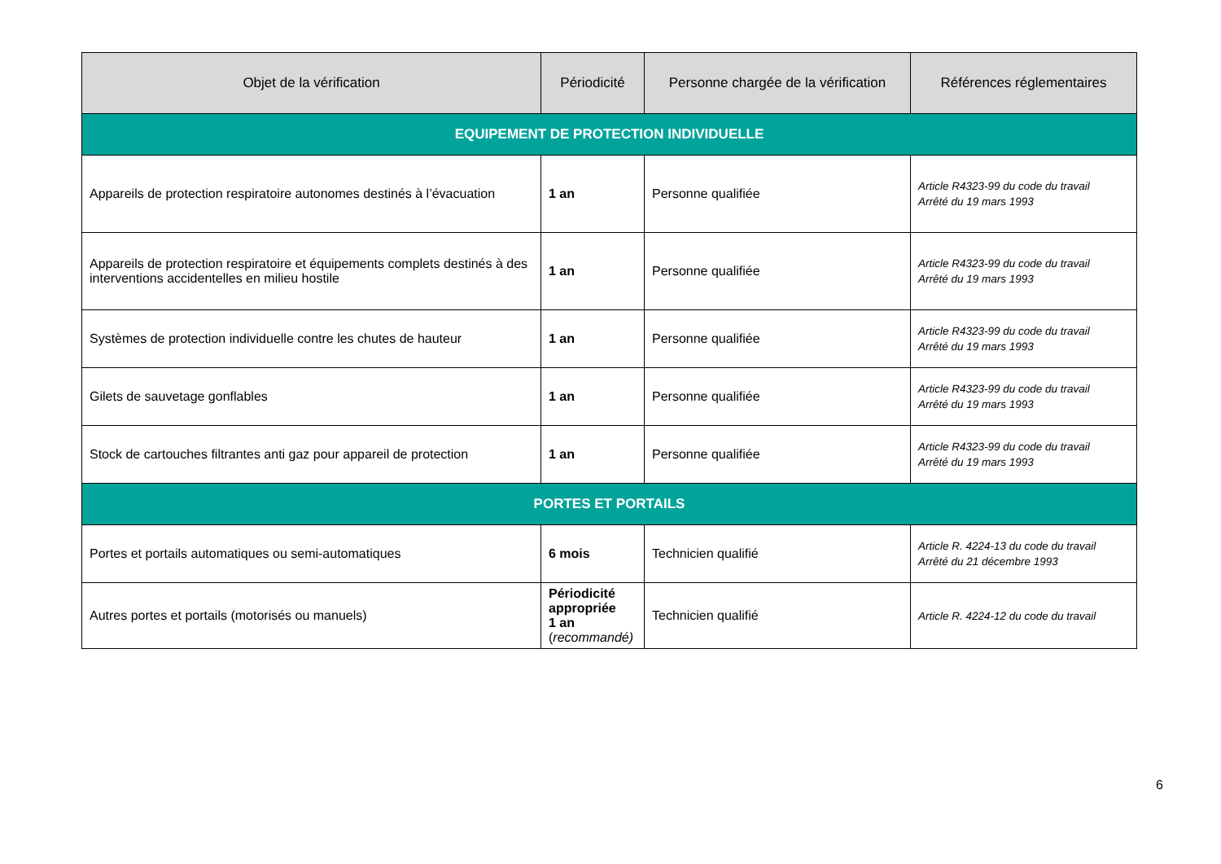| Objet de la vérification | Périodicité | Personne chargée de la vérification | Références réglementaires |
| --- | --- | --- | --- |
| EQUIPEMENT DE PROTECTION INDIVIDUELLE | | | |
| Appareils de protection respiratoire autonomes destinés à l’évacuation | 1 an | Personne qualifiée | Article R4323-99 du code du travail Arrêté du 19 mars 1993 |
| Appareils de protection respiratoire et équipements complets destinés à des interventions accidentelles en milieu hostile | 1 an | Personne qualifiée | Article R4323-99 du code du travail Arrêté du 19 mars 1993 |
| Systèmes de protection individuelle contre les chutes de hauteur | 1 an | Personne qualifiée | Article R4323-99 du code du travail Arrêté du 19 mars 1993 |
| Gilets de sauvetage gonflables | 1 an | Personne qualifiée | Article R4323-99 du code du travail Arrêté du 19 mars 1993 |
| Stock de cartouches filtrantes anti gaz pour appareil de protection | 1 an | Personne qualifiée | Article R4323-99 du code du travail Arrêté du 19 mars 1993 |
| PORTES ET PORTAILS | | | |
| Portes et portails automatiques ou semi-automatiques | 6 mois | Technicien qualifié | Article R. 4224-13 du code du travail Arrêté du 21 décembre 1993 |
| Autres portes et portails (motorisés ou manuels) | Périodicité appropriée 1 an ( recommandé) | Technicien qualifié | Article R. 4224-12 du code du travail |
6